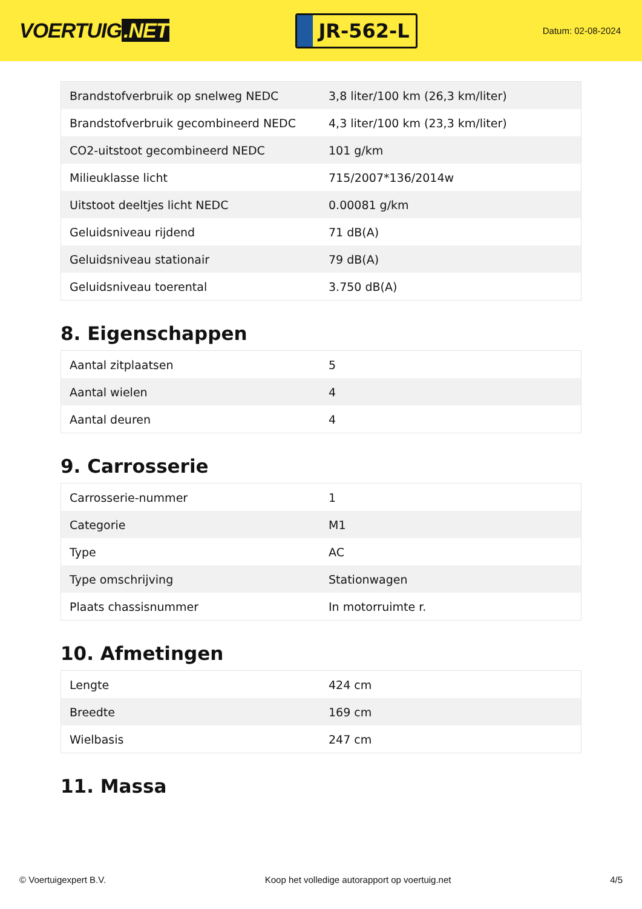VOERTUIG.NET
JR-562-L
Datum: 02-08-2024
| Brandstofverbruik op snelweg NEDC | 3,8 liter/100 km (26,3 km/liter) |
| Brandstofverbruik gecombineerd NEDC | 4,3 liter/100 km (23,3 km/liter) |
| CO2-uitstoot gecombineerd NEDC | 101 g/km |
| Milieuklasse licht | 715/2007*136/2014w |
| Uitstoot deeltjes licht NEDC | 0.00081 g/km |
| Geluidsniveau rijdend | 71 dB(A) |
| Geluidsniveau stationair | 79 dB(A) |
| Geluidsniveau toerental | 3.750 dB(A) |
8. Eigenschappen
| Aantal zitplaatsen | 5 |
| Aantal wielen | 4 |
| Aantal deuren | 4 |
9. Carrosserie
| Carrosserie-nummer | 1 |
| Categorie | M1 |
| Type | AC |
| Type omschrijving | Stationwagen |
| Plaats chassisnummer | In motorruimte r. |
10. Afmetingen
| Lengte | 424 cm |
| Breedte | 169 cm |
| Wielbasis | 247 cm |
11. Massa
© Voertuigexpert B.V. Koop het volledige autorapport op voertuig.net 4/5